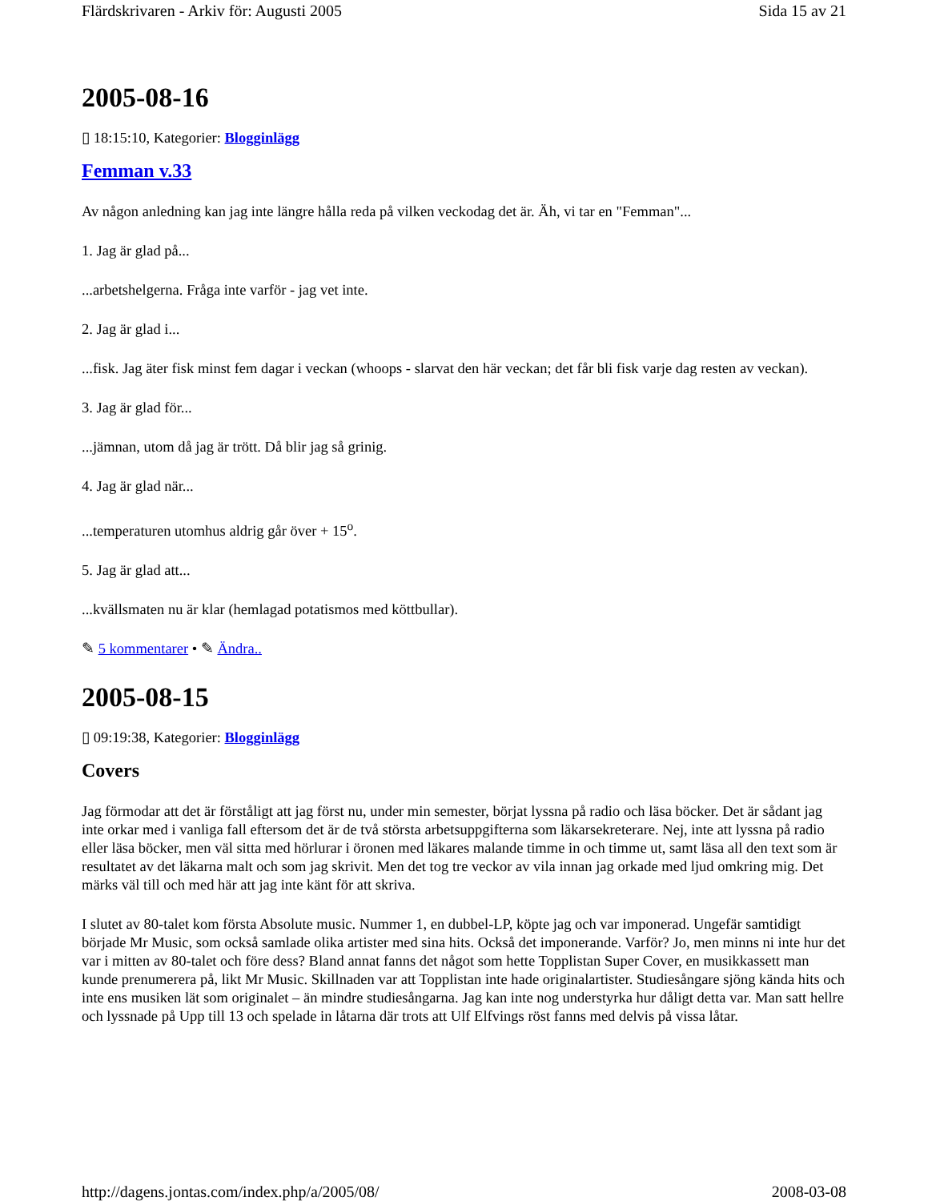Flärdskrivaren - Arkiv för: Augusti 2005 Sida 15 av 21
2005-08-16
▯ 18:15:10, Kategorier: Blogginlägg
Femman v.33
Av någon anledning kan jag inte längre hålla reda på vilken veckodag det är. Äh, vi tar en "Femman"...
1. Jag är glad på...
...arbetshelgerna. Fråga inte varför - jag vet inte.
2. Jag är glad i...
...fisk. Jag äter fisk minst fem dagar i veckan (whoops - slarvat den här veckan; det får bli fisk varje dag resten av veckan).
3. Jag är glad för...
...jämnan, utom då jag är trött. Då blir jag så grinig.
4. Jag är glad när...
...temperaturen utomhus aldrig går över + 15<sup>o</sup>.
5. Jag är glad att...
...kvällsmaten nu är klar (hemlagad potatismos med köttbullar).
✎ 5 kommentarer • ✎ Ändra..
2005-08-15
▯ 09:19:38, Kategorier: Blogginlägg
Covers
Jag förmodar att det är förståligt att jag först nu, under min semester, börjat lyssna på radio och läsa böcker. Det är sådant jag inte orkar med i vanliga fall eftersom det är de två största arbetsuppgifterna som läkarsekreterare. Nej, inte att lyssna på radio eller läsa böcker, men väl sitta med hörlurar i öronen med läkares malande timme in och timme ut, samt läsa all den text som är resultatet av det läkarna malt och som jag skrivit. Men det tog tre veckor av vila innan jag orkade med ljud omkring mig. Det märks väl till och med här att jag inte känt för att skriva.
I slutet av 80-talet kom första Absolute music. Nummer 1, en dubbel-LP, köpte jag och var imponerad. Ungefär samtidigt började Mr Music, som också samlade olika artister med sina hits. Också det imponerande. Varför? Jo, men minns ni inte hur det var i mitten av 80-talet och före dess? Bland annat fanns det något som hette Topplistan Super Cover, en musikkassett man kunde prenumerera på, likt Mr Music. Skillnaden var att Topplistan inte hade originalartister. Studiesångare sjöng kända hits och inte ens musiken lät som originalet – än mindre studiesångarna. Jag kan inte nog understyrka hur dåligt detta var. Man satt hellre och lyssnade på Upp till 13 och spelade in låtarna där trots att Ulf Elfvings röst fanns med delvis på vissa låtar.
http://dagens.jontas.com/index.php/a/2005/08/ 2008-03-08